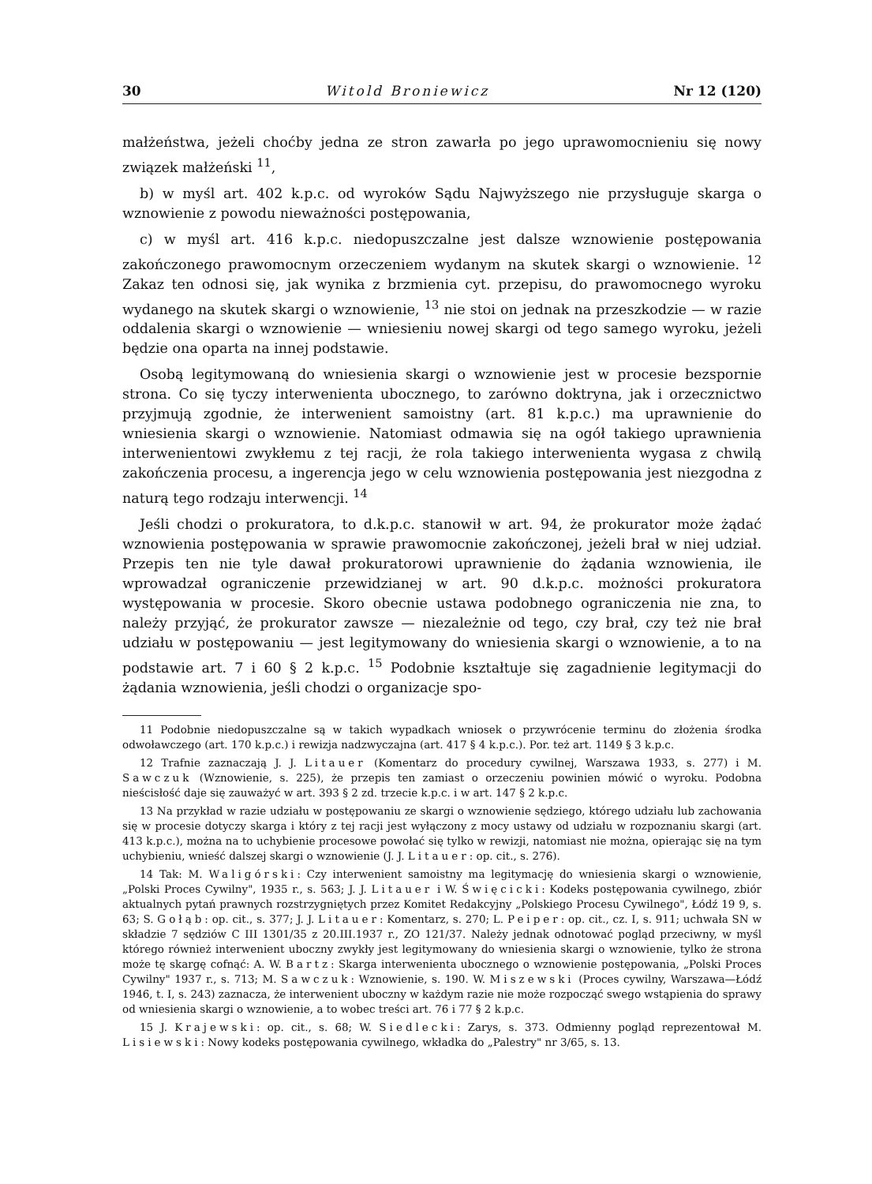30 Witold Broniewicz Nr 12 (120)
małżeństwa, jeżeli choćby jedna ze stron zawarła po jego uprawomocnieniu się nowy związek małżeński <sup>11</sup>,
b) w myśl art. 402 k.p.c. od wyroków Sądu Najwyższego nie przysługuje skarga o wznowienie z powodu nieważności postępowania,
c) w myśl art. 416 k.p.c. niedopuszczalne jest dalsze wznowienie postępowania zakończonego prawomocnym orzeczeniem wydanym na skutek skargi o wznowienie. <sup>12</sup> Zakaz ten odnosi się, jak wynika z brzmienia cyt. przepisu, do prawomocnego wyroku wydanego na skutek skargi o wznowienie, <sup>13</sup> nie stoi on jednak na przeszkodzie — w razie oddalenia skargi o wznowienie — wniesieniu nowej skargi od tego samego wyroku, jeżeli będzie ona oparta na innej podstawie.
Osobą legitymowaną do wniesienia skargi o wznowienie jest w procesie bezspornie strona. Co się tyczy interwenienta ubocznego, to zarówno doktryna, jak i orzecznictwo przyjmują zgodnie, że interwenient samoistny (art. 81 k.p.c.) ma uprawnienie do wniesienia skargi o wznowienie. Natomiast odmawia się na ogół takiego uprawnienia interwenientowi zwykłemu z tej racji, że rola takiego interwenienta wygasa z chwilą zakończenia procesu, a ingerencja jego w celu wznowienia postępowania jest niezgodna z naturą tego rodzaju interwencji. <sup>14</sup>
Jeśli chodzi o prokuratora, to d.k.p.c. stanowił w art. 94, że prokurator może żądać wznowienia postępowania w sprawie prawomocnie zakończonej, jeżeli brał w niej udział. Przepis ten nie tyle dawał prokuratorowi uprawnienie do żądania wznowienia, ile wprowadzał ograniczenie przewidzianej w art. 90 d.k.p.c. możności prokuratora występowania w procesie. Skoro obecnie ustawa podobnego ograniczenia nie zna, to należy przyjąć, że prokurator zawsze — niezależnie od tego, czy brał, czy też nie brał udziału w postępowaniu — jest legitymowany do wniesienia skargi o wznowienie, a to na podstawie art. 7 i 60 § 2 k.p.c. <sup>15</sup> Podobnie kształtuje się zagadnienie legitymacji do żądania wznowienia, jeśli chodzi o organizacje spo-
11 Podobnie niedopuszczalne są w takich wypadkach wniosek o przywrócenie terminu do złożenia środka odwoławczego (art. 170 k.p.c.) i rewizja nadzwyczajna (art. 417 § 4 k.p.c.). Por. też art. 1149 § 3 k.p.c.
12 Trafnie zaznaczają J. J. Litauer (Komentarz do procedury cywilnej, Warszawa 1933, s. 277) i M. Sawczuk (Wznowienie, s. 225), że przepis ten zamiast o orzeczeniu powinien mówić o wyroku. Podobna nieścisłość daje się zauważyć w art. 393 § 2 zd. trzecie k.p.c. i w art. 147 § 2 k.p.c.
13 Na przykład w razie udziału w postępowaniu ze skargi o wznowienie sędziego, którego udziału lub zachowania się w procesie dotyczy skarga i który z tej racji jest wyłączony z mocy ustawy od udziału w rozpoznaniu skargi (art. 413 k.p.c.), można na to uchybienie procesowe powołać się tylko w rewizji, natomiast nie można, opierając się na tym uchybieniu, wnieść dalszej skargi o wznowienie (J. J. Litauer: op. cit., s. 276).
14 Tak: M. Waligórski: Czy interwenient samoistny ma legitymację do wniesienia skargi o wznowienie, „Polski Proces Cywilny", 1935 r., s. 563; J. J. Litauer i W. Święcicki: Kodeks postępowania cywilnego, zbiór aktualnych pytań prawnych rozstrzygniętych przez Komitet Redakcyjny „Polskiego Procesu Cywilnego", Łódź 19 9, s. 63; S. Gołąb: op. cit., s. 377; J. J. Litauer: Komentarz, s. 270; L. Peiper: op. cit., cz. I, s. 911; uchwała SN w składzie 7 sędziów C III 1301/35 z 20.III.1937 r., ZO 121/37. Należy jednak odnotować pogląd przeciwny, w myśl którego również interwenient uboczny zwykły jest legitymowany do wniesienia skargi o wznowienie, tylko że strona może tę skargę cofnąć: A. W. Bartz: Skarga interwenienta ubocznego o wznowienie postępowania, „Polski Proces Cywilny" 1937 r., s. 713; M. Sawczuk: Wznowienie, s. 190. W. Miszewski (Proces cywilny, Warszawa—Łódź 1946, t. I, s. 243) zaznacza, że interwenient uboczny w każdym razie nie może rozpocząć swego wstąpienia do sprawy od wniesienia skargi o wznowienie, a to wobec treści art. 76 i 77 § 2 k.p.c.
15 J. Krajewski: op. cit., s. 68; W. Siedlecki: Zarys, s. 373. Odmienny pogląd reprezentował M. Lisiewski: Nowy kodeks postępowania cywilnego, wkładka do „Palestry" nr 3/65, s. 13.